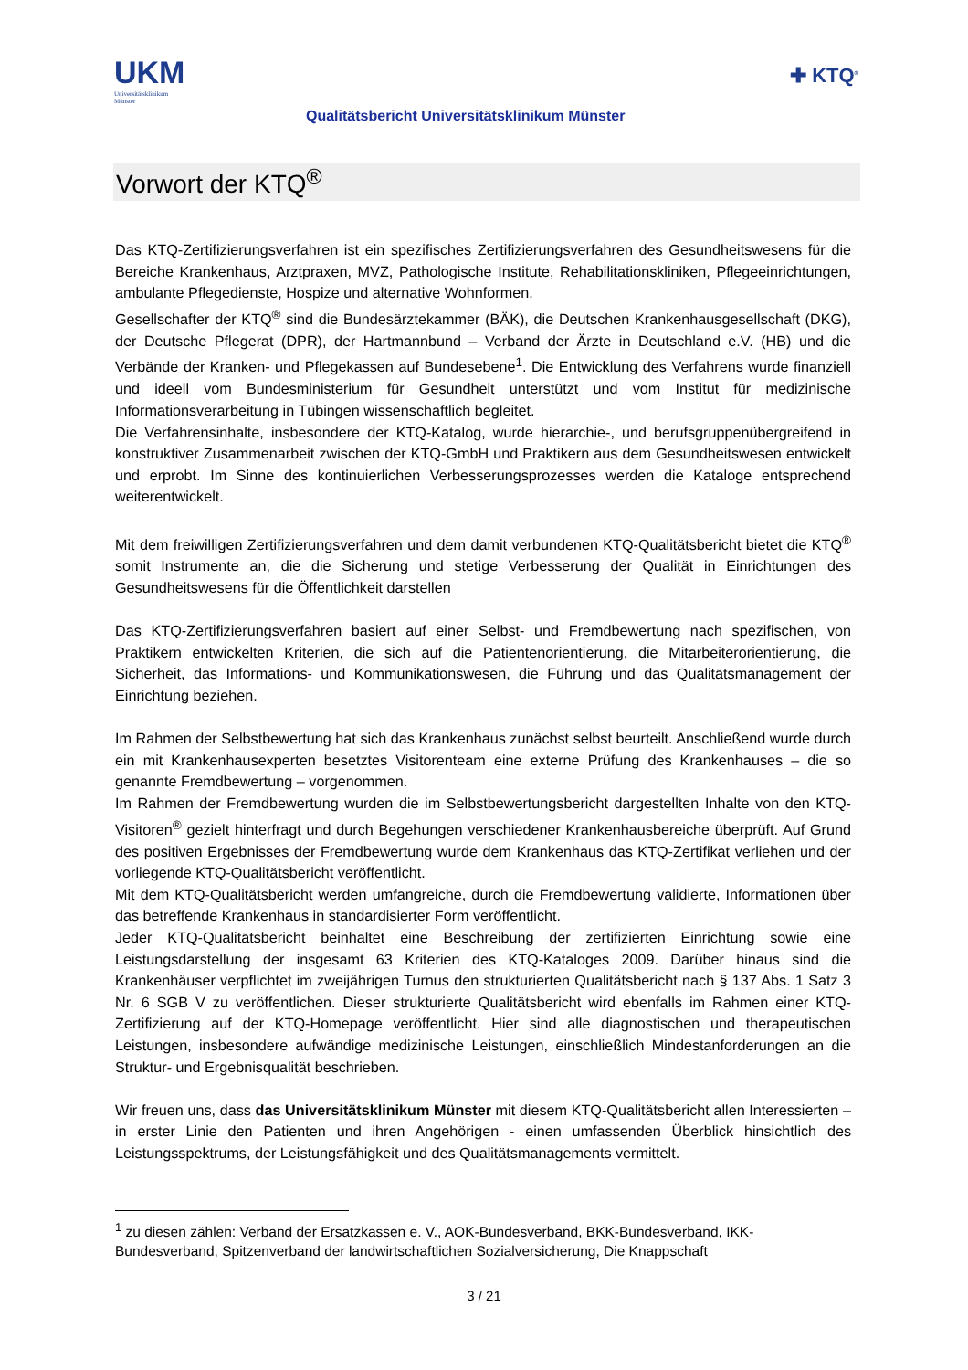UKM
Universitätsklinikum
Münster
Qualitätsbericht Universitätsklinikum Münster
✚ KTQ<sup>®</sup>
Vorwort der KTQ<sup>®</sup>
Das KTQ-Zertifizierungsverfahren ist ein spezifisches Zertifizierungsverfahren des Gesundheitswesens für die Bereiche Krankenhaus, Arztpraxen, MVZ, Pathologische Institute, Rehabilitationskliniken, Pflegeeinrichtungen, ambulante Pflegedienste, Hospize und alternative Wohnformen.
Gesellschafter der KTQ<sup>®</sup> sind die Bundesärztekammer (BÄK), die Deutschen Krankenhausgesellschaft (DKG), der Deutsche Pflegerat (DPR), der Hartmannbund – Verband der Ärzte in Deutschland e.V. (HB) und die Verbände der Kranken- und Pflegekassen auf Bundesebene<sup>1</sup>. Die Entwicklung des Verfahrens wurde finanziell und ideell vom Bundesministerium für Gesundheit unterstützt und vom Institut für medizinische Informationsverarbeitung in Tübingen wissenschaftlich begleitet.
Die Verfahrensinhalte, insbesondere der KTQ-Katalog, wurde hierarchie-, und berufsgruppenübergreifend in konstruktiver Zusammenarbeit zwischen der KTQ-GmbH und Praktikern aus dem Gesundheitswesen entwickelt und erprobt. Im Sinne des kontinuierlichen Verbesserungsprozesses werden die Kataloge entsprechend weiterentwickelt.
Mit dem freiwilligen Zertifizierungsverfahren und dem damit verbundenen KTQ-Qualitätsbericht bietet die KTQ<sup>®</sup> somit Instrumente an, die die Sicherung und stetige Verbesserung der Qualität in Einrichtungen des Gesundheitswesens für die Öffentlichkeit darstellen
Das KTQ-Zertifizierungsverfahren basiert auf einer Selbst- und Fremdbewertung nach spezifischen, von Praktikern entwickelten Kriterien, die sich auf die Patientenorientierung, die Mitarbeiterorientierung, die Sicherheit, das Informations- und Kommunikationswesen, die Führung und das Qualitätsmanagement der Einrichtung beziehen.
Im Rahmen der Selbstbewertung hat sich das Krankenhaus zunächst selbst beurteilt. Anschließend wurde durch ein mit Krankenhausexperten besetztes Visitorenteam eine externe Prüfung des Krankenhauses – die so genannte Fremdbewertung – vorgenommen.
Im Rahmen der Fremdbewertung wurden die im Selbstbewertungsbericht dargestellten Inhalte von den KTQ-Visitoren<sup>®</sup> gezielt hinterfragt und durch Begehungen verschiedener Krankenhausbereiche überprüft. Auf Grund des positiven Ergebnisses der Fremdbewertung wurde dem Krankenhaus das KTQ-Zertifikat verliehen und der vorliegende KTQ-Qualitätsbericht veröffentlicht.
Mit dem KTQ-Qualitätsbericht werden umfangreiche, durch die Fremdbewertung validierte, Informationen über das betreffende Krankenhaus in standardisierter Form veröffentlicht.
Jeder KTQ-Qualitätsbericht beinhaltet eine Beschreibung der zertifizierten Einrichtung sowie eine Leistungsdarstellung der insgesamt 63 Kriterien des KTQ-Kataloges 2009. Darüber hinaus sind die Krankenhäuser verpflichtet im zweijährigen Turnus den strukturierten Qualitätsbericht nach § 137 Abs. 1 Satz 3 Nr. 6 SGB V zu veröffentlichen. Dieser strukturierte Qualitätsbericht wird ebenfalls im Rahmen einer KTQ-Zertifizierung auf der KTQ-Homepage veröffentlicht. Hier sind alle diagnostischen und therapeutischen Leistungen, insbesondere aufwändige medizinische Leistungen, einschließlich Mindestanforderungen an die Struktur- und Ergebnisqualität beschrieben.
Wir freuen uns, dass das Universitätsklinikum Münster mit diesem KTQ-Qualitätsbericht allen Interessierten – in erster Linie den Patienten und ihren Angehörigen - einen umfassenden Überblick hinsichtlich des Leistungsspektrums, der Leistungsfähigkeit und des Qualitätsmanagements vermittelt.
<sup>1</sup> zu diesen zählen: Verband der Ersatzkassen e. V., AOK-Bundesverband, BKK-Bundesverband, IKK-Bundesverband, Spitzenverband der landwirtschaftlichen Sozialversicherung, Die Knappschaft
3 / 21